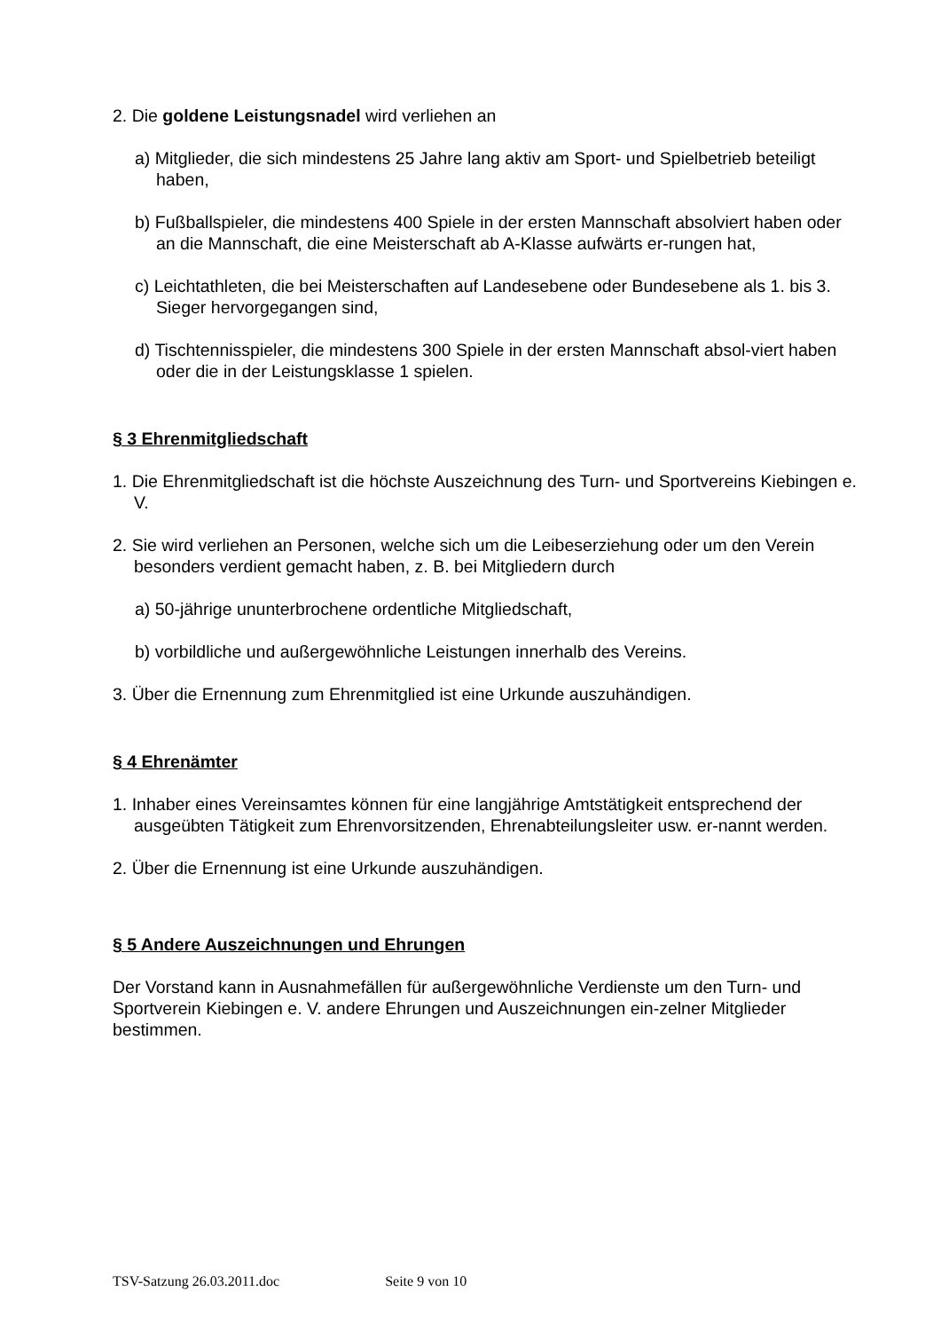2. Die goldene Leistungsnadel wird verliehen an
a) Mitglieder, die sich mindestens 25 Jahre lang aktiv am Sport- und Spielbetrieb beteiligt haben,
b) Fußballspieler, die mindestens 400 Spiele in der ersten Mannschaft absolviert haben oder an die Mannschaft, die eine Meisterschaft ab A-Klasse aufwärts er-rungen hat,
c) Leichtathleten, die bei Meisterschaften auf Landesebene oder Bundesebene als 1. bis 3. Sieger hervorgegangen sind,
d) Tischtennisspieler, die mindestens 300 Spiele in der ersten Mannschaft absol-viert haben oder die in der Leistungsklasse 1 spielen.
§ 3 Ehrenmitgliedschaft
1. Die Ehrenmitgliedschaft ist die höchste Auszeichnung des Turn- und Sportvereins Kiebingen e. V.
2. Sie wird verliehen an Personen, welche sich um die Leibeserziehung oder um den Verein besonders verdient gemacht haben, z. B. bei Mitgliedern durch
a) 50-jährige ununterbrochene ordentliche Mitgliedschaft,
b) vorbildliche und außergewöhnliche Leistungen innerhalb des Vereins.
3. Über die Ernennung zum Ehrenmitglied ist eine Urkunde auszuhändigen.
§ 4 Ehrenämter
1. Inhaber eines Vereinsamtes können für eine langjährige Amtstätigkeit entsprechend der ausgeübten Tätigkeit zum Ehrenvorsitzenden, Ehrenabteilungsleiter usw. er-nannt werden.
2. Über die Ernennung ist eine Urkunde auszuhändigen.
§ 5 Andere Auszeichnungen und Ehrungen
Der Vorstand kann in Ausnahmefällen für außergewöhnliche Verdienste um den Turn- und Sportverein Kiebingen e. V. andere Ehrungen und Auszeichnungen ein-zelner Mitglieder bestimmen.
TSV-Satzung 26.03.2011.doc Seite 9 von 10